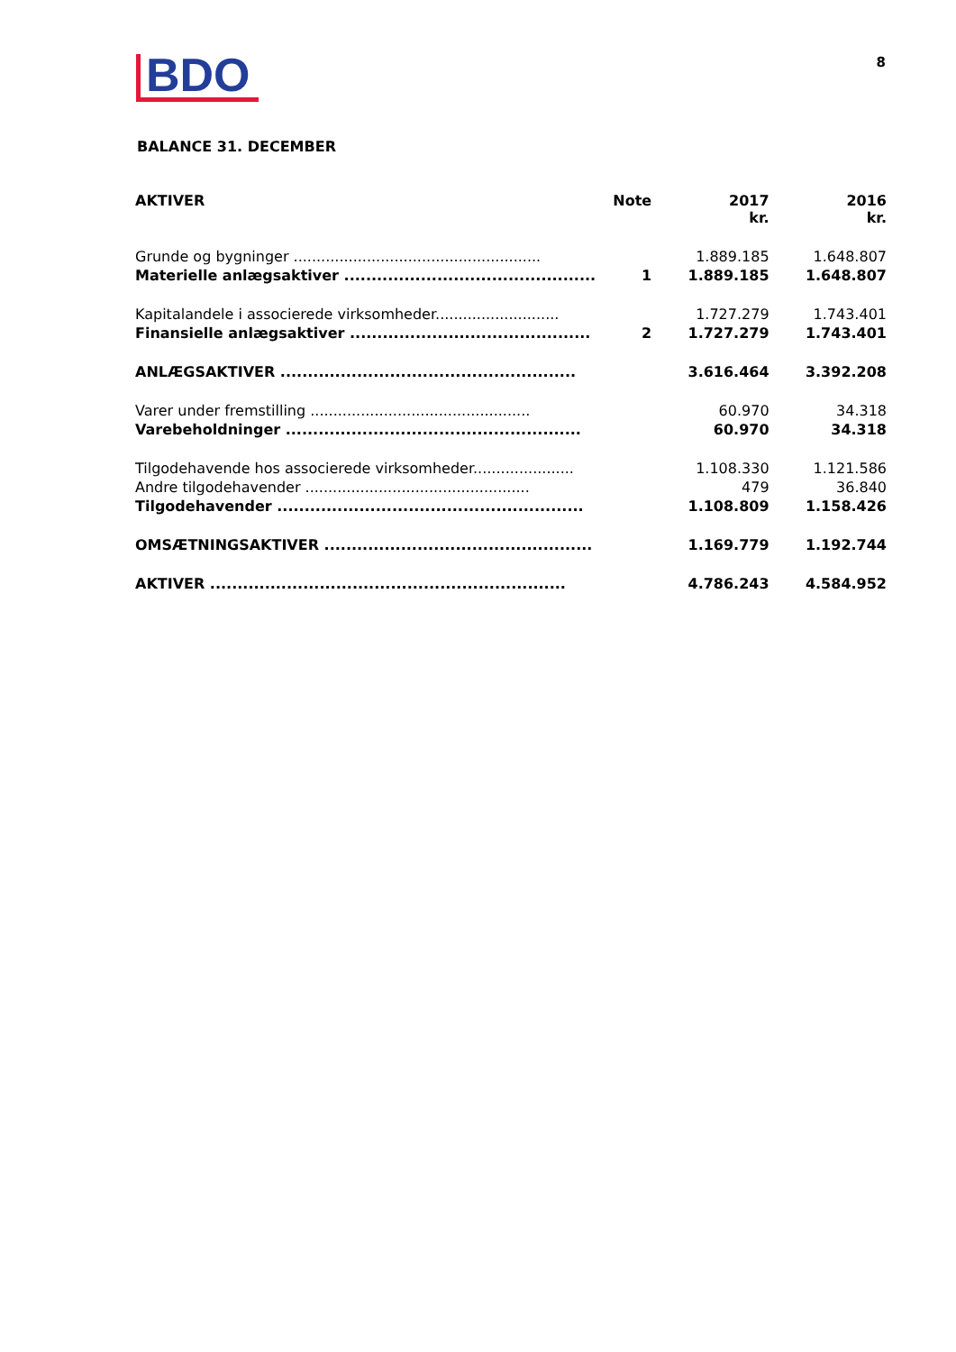BDO
8
BALANCE 31. DECEMBER
| AKTIVER | Note | 2017 kr. | 2016 kr. |
| --- | --- | --- | --- |
| Grunde og bygninger ...................................................... | | 1.889.185 | 1.648.807 |
| Materielle anlægsaktiver .............................................. | 1 | 1.889.185 | 1.648.807 |
| Kapitalandele i associerede virksomheder........................... | | 1.727.279 | 1.743.401 |
| Finansielle anlægsaktiver ............................................ | 2 | 1.727.279 | 1.743.401 |
| ANLÆGSAKTIVER ...................................................... | | 3.616.464 | 3.392.208 |
| Varer under fremstilling ................................................ | | 60.970 | 34.318 |
| Varebeholdninger ...................................................... | | 60.970 | 34.318 |
| Tilgodehavende hos associerede virksomheder...................... | | 1.108.330 | 1.121.586 |
| Andre tilgodehavender ................................................. | | 479 | 36.840 |
| Tilgodehavender ........................................................ | | 1.108.809 | 1.158.426 |
| OMSÆTNINGSAKTIVER ................................................. | | 1.169.779 | 1.192.744 |
| AKTIVER ................................................................. | | 4.786.243 | 4.584.952 |